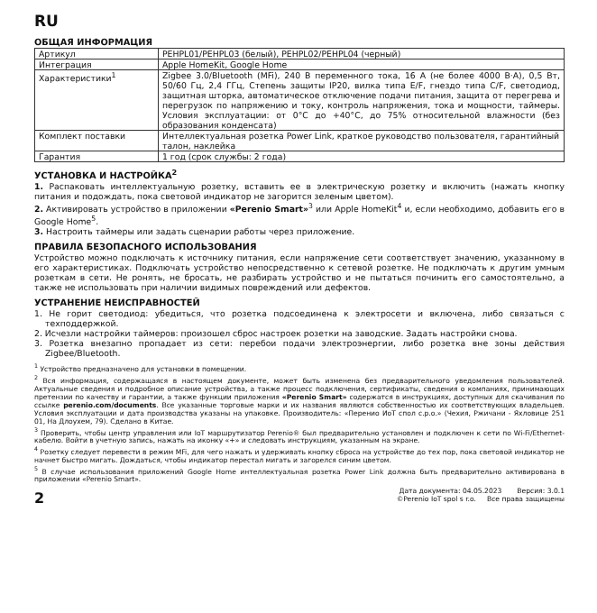RU
ОБЩАЯ ИНФОРМАЦИЯ
| Артикул | PEHPL01/PEHPL03 (белый), PEHPL02/PEHPL04 (черный) |
| Интеграция | Apple HomeKit, Google Home |
| Характеристики<sup>1</sup> | Zigbee 3.0/Bluetooth (MFi), 240 В переменного тока, 16 А (не более 4000 В·А), 0,5 Вт, 50/60 Гц, 2,4 ГГц, Степень защиты IP20, вилка типа E/F, гнездо типа C/F, светодиод, защитная шторка, автоматическое отключение подачи питания, защита от перегрева и перегрузок по напряжению и току, контроль напряжения, тока и мощности, таймеры. Условия эксплуатации: от 0°C до +40°C, до 75% относительной влажности (без образования конденсата) |
| Комплект поставки | Интеллектуальная розетка Power Link, краткое руководство пользователя, гарантийный талон, наклейка |
| Гарантия | 1 год (срок службы: 2 года) |
УСТАНОВКА И НАСТРОЙКА<sup>2</sup>
1. Распаковать интеллектуальную розетку, вставить ее в электрическую розетку и включить (нажать кнопку питания и подождать, пока световой индикатор не загорится зеленым цветом).
2. Активировать устройство в приложении «Perenio Smart»<sup>3</sup> или Apple HomeKit<sup>4</sup> и, если необходимо, добавить его в Google Home<sup>5</sup>.
3. Настроить таймеры или задать сценарии работы через приложение.
ПРАВИЛА БЕЗОПАСНОГО ИСПОЛЬЗОВАНИЯ
Устройство можно подключать к источнику питания, если напряжение сети соответствует значению, указанному в его характеристиках. Подключать устройство непосредственно к сетевой розетке. Не подключать к другим умным розеткам в сети. Не ронять, не бросать, не разбирать устройство и не пытаться починить его самостоятельно, а также не использовать при наличии видимых повреждений или дефектов.
УСТРАНЕНИЕ НЕИСПРАВНОСТЕЙ
1. Не горит светодиод: убедиться, что розетка подсоединена к электросети и включена, либо связаться с техподдержкой.
2. Исчезли настройки таймеров: произошел сброс настроек розетки на заводские. Задать настройки снова.
3. Розетка внезапно пропадает из сети: перебои подачи электроэнергии, либо розетка вне зоны действия Zigbee/Bluetooth.
<sup>1</sup> Устройство предназначено для установки в помещении.
<sup>2</sup> Вся информация, содержащаяся в настоящем документе, может быть изменена без предварительного уведомления пользователей. Актуальные сведения и подробное описание устройства, а также процесс подключения, сертификаты, сведения о компаниях, принимающих претензии по качеству и гарантии, а также функции приложения «Perenio Smart» содержатся в инструкциях, доступных для скачивания по ссылке perenio.com/documents. Все указанные торговые марки и их названия являются собственностью их соответствующих владельцев. Условия эксплуатации и дата производства указаны на упаковке. Производитель: «Перенио ИоТ спол с.р.о.» (Чехия, Ржичани - Яхловице 251 01, На Длоухем, 79). Сделано в Китае.
<sup>3</sup> Проверить, чтобы центр управления или IoT маршрутизатор Perenio® был предварительно установлен и подключен к сети по Wi-Fi/Ethernet-кабелю. Войти в учетную запись, нажать на иконку «+» и следовать инструкциям, указанным на экране.
<sup>4</sup> Розетку следует перевести в режим MFi, для чего нажать и удерживать кнопку сброса на устройстве до тех пор, пока световой индикатор не начнет быстро мигать. Дождаться, чтобы индикатор перестал мигать и загорелся синим цветом.
<sup>5</sup> В случае использования приложений Google Home интеллектуальная розетка Power Link должна быть предварительно активирована в приложении «Perenio Smart».
2
Дата документа: 04.05.2023 Версия: 3.0.1
©Perenio IoT spol s r.o. Все права защищены